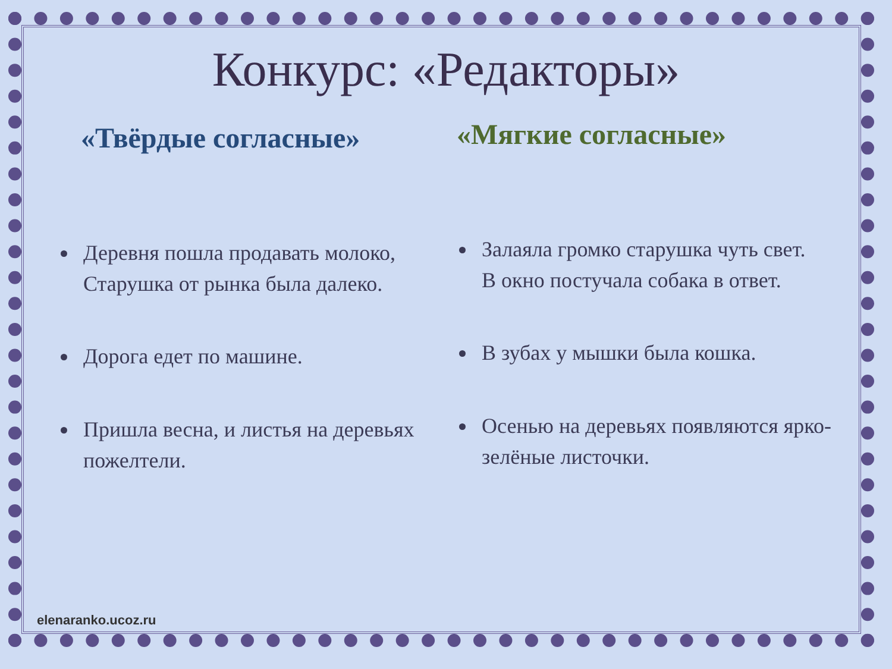Конкурс: «Редакторы»
«Твёрдые согласные»
Деревня пошла продавать молоко,
Старушка от рынка была далеко.
Дорога едет по машине.
Пришла весна, и листья на деревьях пожелтели.
«Мягкие согласные»
Залаяла громко старушка чуть свет.
В окно постучала собака в ответ.
В зубах у мышки была кошка.
Осенью на деревьях появляются ярко-зелёные листочки.
elenaranko.ucoz.ru